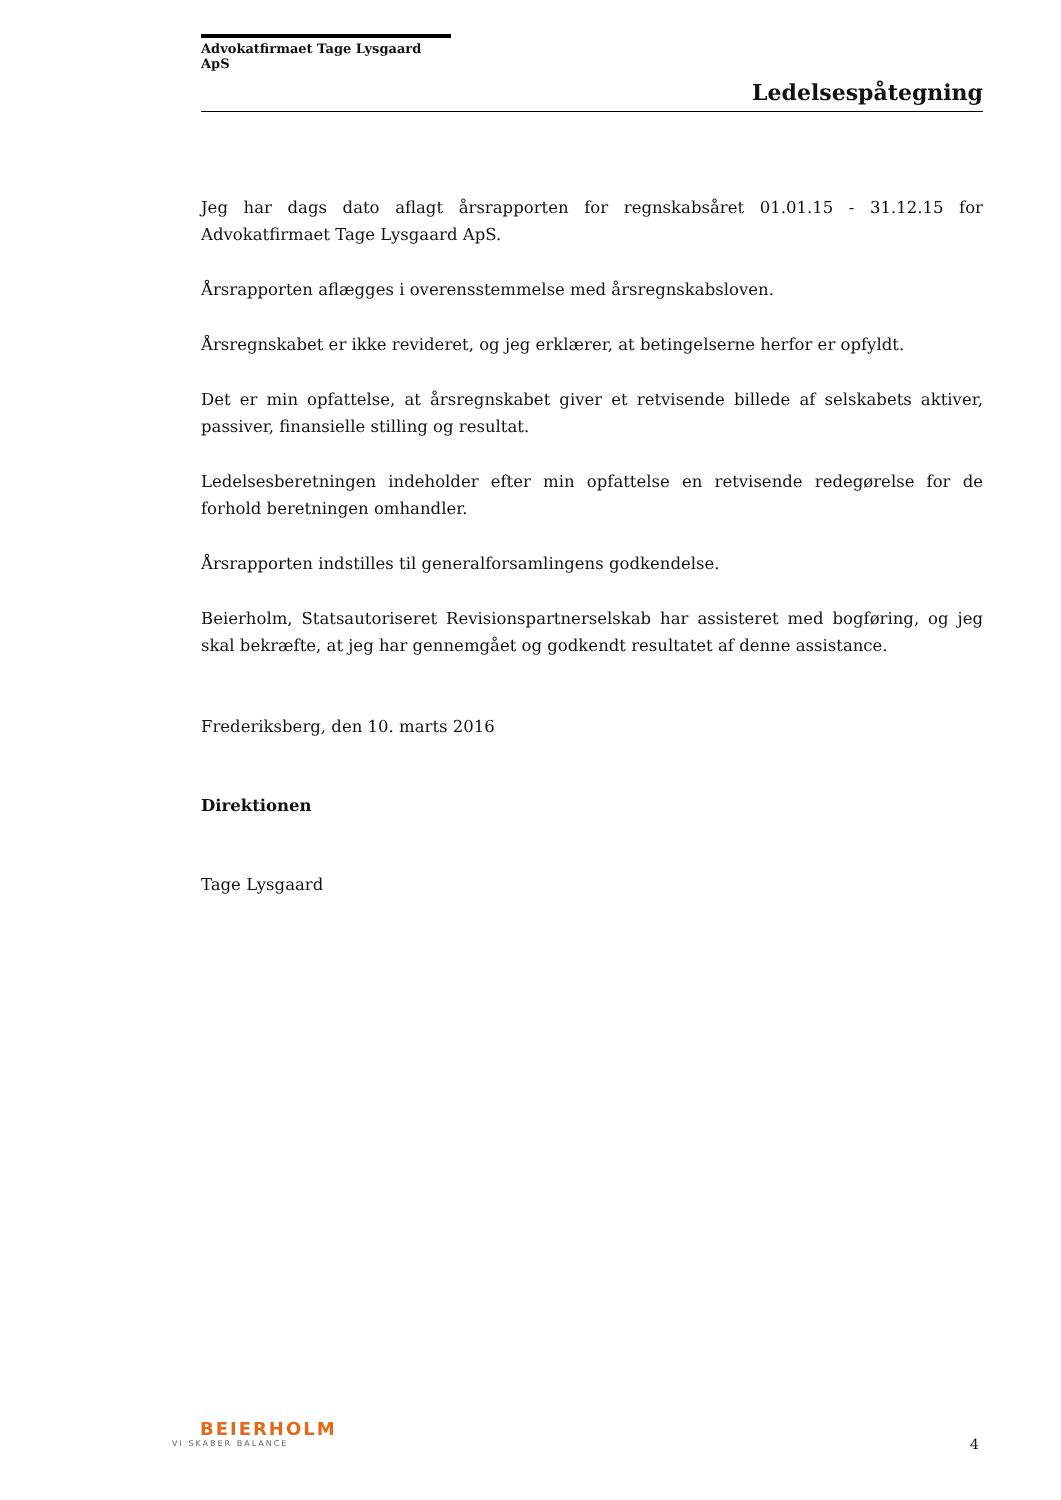Advokatfirmaet Tage Lysgaard ApS
Ledelsespåtegning
Jeg har dags dato aflagt årsrapporten for regnskabsåret 01.01.15 - 31.12.15 for Advokatfirmaet Tage Lysgaard ApS.
Årsrapporten aflægges i overensstemmelse med årsregnskabsloven.
Årsregnskabet er ikke revideret, og jeg erklærer, at betingelserne herfor er opfyldt.
Det er min opfattelse, at årsregnskabet giver et retvisende billede af selskabets aktiver, passiver, finansielle stilling og resultat.
Ledelsesberetningen indeholder efter min opfattelse en retvisende redegørelse for de forhold beretningen omhandler.
Årsrapporten indstilles til generalforsamlingens godkendelse.
Beierholm, Statsautoriseret Revisionspartnerselskab har assisteret med bogføring, og jeg skal bekræfte, at jeg har gennemgået og godkendt resultatet af denne assistance.
Frederiksberg, den 10. marts 2016
Direktionen
Tage Lysgaard
BEIERHOLM
VI SKABER BALANCE
4